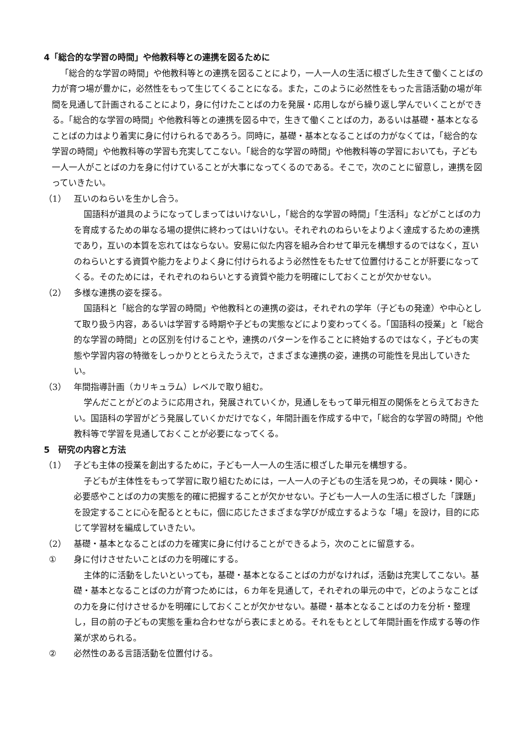4「総合的な学習の時間」や他教科等との連携を図るために
「総合的な学習の時間」や他教科等との連携を図ることにより，一人一人の生活に根ざした生きて働くことばの力が育つ場が豊かに，必然性をもって生じてくることになる。また，このように必然性をもった言語活動の場が年間を見通して計画されることにより，身に付けたことばの力を発展・応用しながら繰り返し学んでいくことができる。「総合的な学習の時間」や他教科等との連携を図る中で，生きて働くことばの力，あるいは基礎・基本となることばの力はより着実に身に付けられるであろう。同時に，基礎・基本となることばの力がなくては，「総合的な学習の時間」や他教科等の学習も充実してこない。「総合的な学習の時間」や他教科等の学習においても，子ども一人一人がことばの力を身に付けていることが大事になってくるのである。そこで，次のことに留意し，連携を図っていきたい。
（1） 互いのねらいを生かし合う。
国語科が道具のようになってしまってはいけないし，「総合的な学習の時間」「生活科」などがことばの力を育成するための単なる場の提供に終わってはいけない。それぞれのねらいをよりよく達成するための連携であり，互いの本質を忘れてはならない。安易に似た内容を組み合わせて単元を構想するのではなく，互いのねらいとする資質や能力をよりよく身に付けられるよう必然性をもたせて位置付けることが肝要になってくる。そのためには，それぞれのねらいとする資質や能力を明確にしておくことが欠かせない。
（2） 多様な連携の姿を探る。
国語科と「総合的な学習の時間」や他教科との連携の姿は，それぞれの学年（子どもの発達）や中心として取り扱う内容，あるいは学習する時期や子どもの実態などにより変わってくる。「国語科の授業」と「総合的な学習の時間」との区別を付けることや，連携のパターンを作ることに終始するのではなく，子どもの実態や学習内容の特徴をしっかりととらえたうえで，さまざまな連携の姿，連携の可能性を見出していきたい。
（3） 年間指導計画（カリキュラム）レベルで取り組む。
学んだことがどのように応用され，発展されていくか，見通しをもって単元相互の関係をとらえておきたい。国語科の学習がどう発展していくかだけでなく，年間計画を作成する中で，「総合的な学習の時間」や他教科等で学習を見通しておくことが必要になってくる。
5　研究の内容と方法
（1） 子ども主体の授業を創出するために，子ども一人一人の生活に根ざした単元を構想する。
子どもが主体性をもって学習に取り組むためには，一人一人の子どもの生活を見つめ，その興味・関心・必要感やことばの力の実態を的確に把握することが欠かせない。子ども一人一人の生活に根ざした「課題」を設定することに心を配るとともに，個に応じたさまざまな学びが成立するような「場」を設け，目的に応じて学習材を編成していきたい。
（2） 基礎・基本となることばの力を確実に身に付けることができるよう，次のことに留意する。
① 身に付けさせたいことばの力を明確にする。
主体的に活動をしたいといっても，基礎・基本となることばの力がなければ，活動は充実してこない。基礎・基本となることばの力が育つためには，６カ年を見通して，それぞれの単元の中で，どのようなことばの力を身に付けさせるかを明確にしておくことが欠かせない。基礎・基本となることばの力を分析・整理し，目の前の子どもの実態を重ね合わせながら表にまとめる。それをもととして年間計画を作成する等の作業が求められる。
② 必然性のある言語活動を位置付ける。